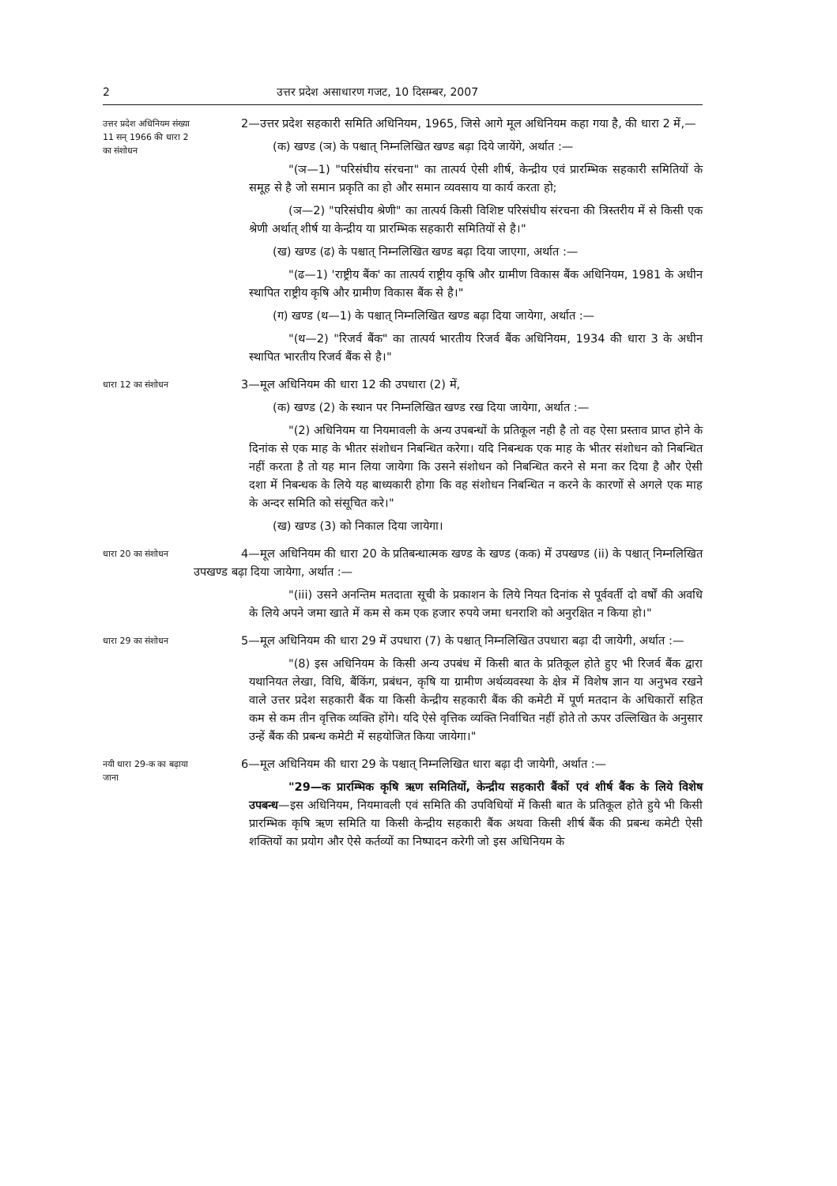2 उत्तर प्रदेश असाधारण गजट, 10 दिसम्बर, 2007
उत्तर प्रदेश अधिनियम संख्या 11 सन् 1966 की धारा 2 का संशोधन
2—उत्तर प्रदेश सहकारी समिति अधिनियम, 1965, जिसे आगे मूल अधिनियम कहा गया है, की धारा 2 में,—
(क) खण्ड (ञ) के पश्चात् निम्नलिखित खण्ड बढ़ा दिये जायेंगे, अर्थात :—
"(ञ—1) "परिसंघीय संरचना" का तात्पर्य ऐसी शीर्ष, केन्द्रीय एवं प्रारम्भिक सहकारी समितियों के समूह से है जो समान प्रकृति का हो और समान व्यवसाय या कार्य करता हो;
(ञ—2) "परिसंघीय श्रेणी" का तात्पर्य किसी विशिष्ट परिसंघीय संरचना की त्रिस्तरीय में से किसी एक श्रेणी अर्थात् शीर्ष या केन्द्रीय या प्रारम्भिक सहकारी समितियों से है।"
(ख) खण्ड (ढ) के पश्चात् निम्नलिखित खण्ड बढ़ा दिया जाएगा, अर्थात :—
"(ढ—1) 'राष्ट्रीय बैंक' का तात्पर्य राष्ट्रीय कृषि और ग्रामीण विकास बैंक अधिनियम, 1981 के अधीन स्थापित राष्ट्रीय कृषि और ग्रामीण विकास बैंक से है।"
(ग) खण्ड (थ—1) के पश्चात् निम्नलिखित खण्ड बढ़ा दिया जायेगा, अर्थात :—
"(थ—2) "रिजर्व बैंक" का तात्पर्य भारतीय रिजर्व बैंक अधिनियम, 1934 की धारा 3 के अधीन स्थापित भारतीय रिजर्व बैंक से है।"
धारा 12 का संशोधन
3—मूल अधिनियम की धारा 12 की उपधारा (2) में,
(क) खण्ड (2) के स्थान पर निम्नलिखित खण्ड रख दिया जायेगा, अर्थात :—
"(2) अधिनियम या नियमावली के अन्य उपबन्धों के प्रतिकूल नही है तो वह ऐसा प्रस्ताव प्राप्त होने के दिनांक से एक माह के भीतर संशोधन निबन्धित करेगा। यदि निबन्धक एक माह के भीतर संशोधन को निबन्धित नहीं करता है तो यह मान लिया जायेगा कि उसने संशोधन को निबन्धित करने से मना कर दिया है और ऐसी दशा में निबन्धक के लिये यह बाध्यकारी होगा कि वह संशोधन निबन्धित न करने के कारणों से अगले एक माह के अन्दर समिति को संसूचित करे।"
(ख) खण्ड (3) को निकाल दिया जायेगा।
धारा 20 का संशोधन
4—मूल अधिनियम की धारा 20 के प्रतिबन्धात्मक खण्ड के खण्ड (कक) में उपखण्ड (ii) के पश्चात् निम्नलिखित उपखण्ड बढ़ा दिया जायेगा, अर्थात :—
"(iii) उसने अनन्तिम मतदाता सूची के प्रकाशन के लिये नियत दिनांक से पूर्ववर्ती दो वर्षों की अवधि के लिये अपने जमा खाते में कम से कम एक हजार रुपये जमा धनराशि को अनुरक्षित न किया हो।"
धारा 29 का संशोधन
5—मूल अधिनियम की धारा 29 में उपधारा (7) के पश्चात् निम्नलिखित उपधारा बढ़ा दी जायेगी, अर्थात :—
"(8) इस अधिनियम के किसी अन्य उपबंध में किसी बात के प्रतिकूल होते हुए भी रिजर्व बैंक द्वारा यथानियत लेखा, विधि, बैंकिंग, प्रबंधन, कृषि या ग्रामीण अर्थव्यवस्था के क्षेत्र में विशेष ज्ञान या अनुभव रखने वाले उत्तर प्रदेश सहकारी बैंक या किसी केन्द्रीय सहकारी बैंक की कमेटी में पूर्ण मतदान के अधिकारों सहित कम से कम तीन वृत्तिक व्यक्ति होंगे। यदि ऐसे वृत्तिक व्यक्ति निर्वाचित नहीं होते तो ऊपर उल्लिखित के अनुसार उन्हें बैंक की प्रबन्ध कमेटी में सहयोजित किया जायेगा।"
नयी धारा 29-क का बढ़ाया जाना
6—मूल अधिनियम की धारा 29 के पश्चात् निम्नलिखित धारा बढ़ा दी जायेगी, अर्थात :—
"29—क प्रारम्भिक कृषि ऋण समितियों, केन्द्रीय सहकारी बैंकों एवं शीर्ष बैंक के लिये विशेष उपबन्ध—इस अधिनियम, नियमावली एवं समिति की उपविधियों में किसी बात के प्रतिकूल होते हुये भी किसी प्रारम्भिक कृषि ऋण समिति या किसी केन्द्रीय सहकारी बैंक अथवा किसी शीर्ष बैंक की प्रबन्ध कमेटी ऐसी शक्तियों का प्रयोग और ऐसे कर्तव्यों का निष्पादन करेगी जो इस अधिनियम के